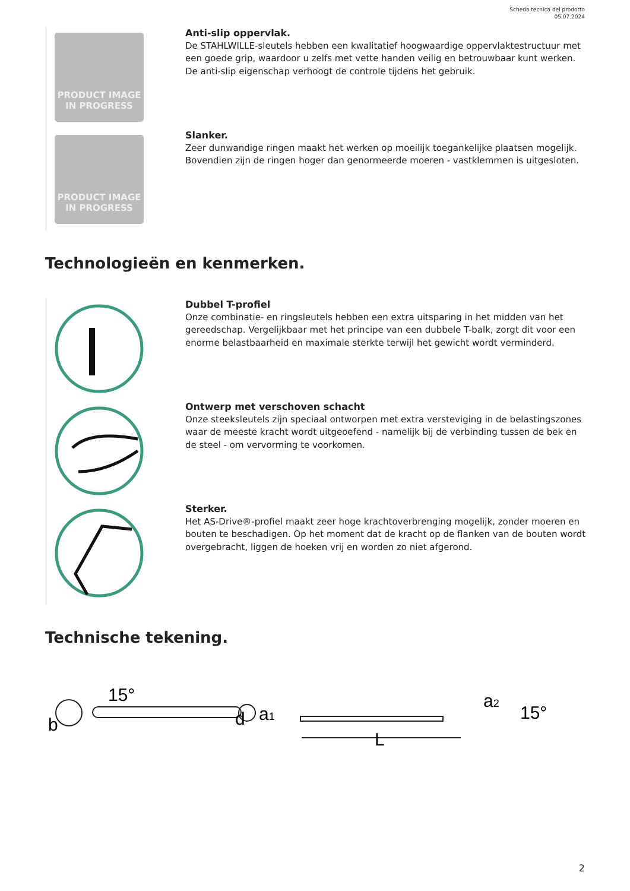Scheda tecnica del prodotto
05.07.2024
PRODUCT IMAGE
IN PROGRESS
Anti-slip oppervlak.
De STAHLWILLE-sleutels hebben een kwalitatief hoogwaardige oppervlaktestructuur met een goede grip, waardoor u zelfs met vette handen veilig en betrouwbaar kunt werken. De anti-slip eigenschap verhoogt de controle tijdens het gebruik.
PRODUCT IMAGE
IN PROGRESS
Slanker.
Zeer dunwandige ringen maakt het werken op moeilijk toegankelijke plaatsen mogelijk. Bovendien zijn de ringen hoger dan genormeerde moeren - vastklemmen is uitgesloten.
Technologieën en kenmerken.
Dubbel T-profiel
Onze combinatie- en ringsleutels hebben een extra uitsparing in het midden van het gereedschap. Vergelijkbaar met het principe van een dubbele T-balk, zorgt dit voor een enorme belastbaarheid en maximale sterkte terwijl het gewicht wordt verminderd.
Ontwerp met verschoven schacht
Onze steeksleutels zijn speciaal ontworpen met extra versteviging in de belastingszones waar de meeste kracht wordt uitgeoefend - namelijk bij de verbinding tussen de bek en de steel - om vervorming te voorkomen.
Sterker.
Het AS-Drive®-profiel maakt zeer hoge krachtoverbrenging mogelijk, zonder moeren en bouten te beschadigen. Op het moment dat de kracht op de flanken van de bouten wordt overgebracht, liggen de hoeken vrij en worden zo niet afgerond.
Technische tekening.
b
15°
d
a1
L
a2
15°
2